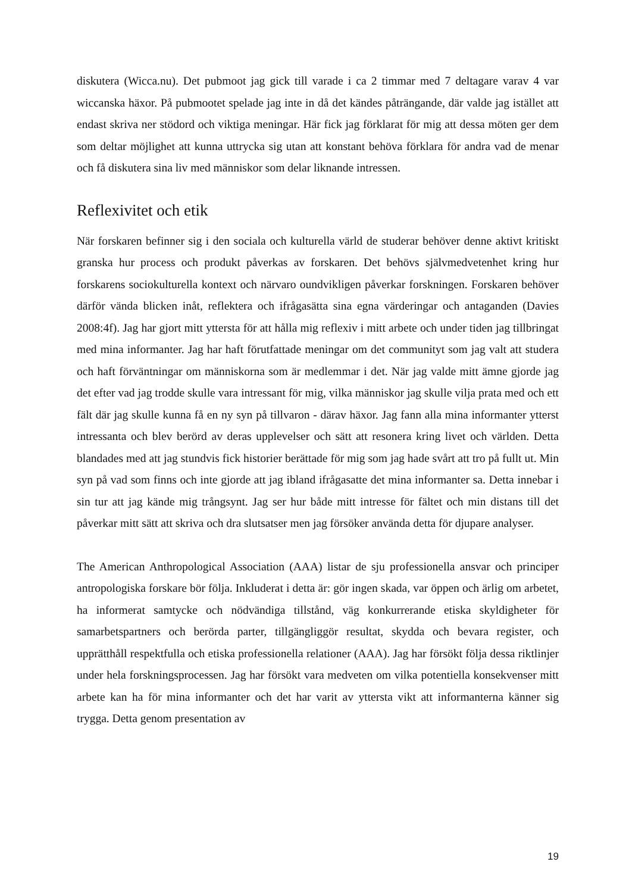diskutera (Wicca.nu). Det pubmoot jag gick till varade i ca 2 timmar med 7 deltagare varav 4 var wiccanska häxor. På pubmootet spelade jag inte in då det kändes påträngande, där valde jag istället att endast skriva ner stödord och viktiga meningar. Här fick jag förklarat för mig att dessa möten ger dem som deltar möjlighet att kunna uttrycka sig utan att konstant behöva förklara för andra vad de menar och få diskutera sina liv med människor som delar liknande intressen.
Reflexivitet och etik
När forskaren befinner sig i den sociala och kulturella värld de studerar behöver denne aktivt kritiskt granska hur process och produkt påverkas av forskaren. Det behövs självmedvetenhet kring hur forskarens sociokulturella kontext och närvaro oundvikligen påverkar forskningen. Forskaren behöver därför vända blicken inåt, reflektera och ifrågasätta sina egna värderingar och antaganden (Davies 2008:4f). Jag har gjort mitt yttersta för att hålla mig reflexiv i mitt arbete och under tiden jag tillbringat med mina informanter. Jag har haft förutfattade meningar om det communityt som jag valt att studera och haft förväntningar om människorna som är medlemmar i det. När jag valde mitt ämne gjorde jag det efter vad jag trodde skulle vara intressant för mig, vilka människor jag skulle vilja prata med och ett fält där jag skulle kunna få en ny syn på tillvaron - därav häxor. Jag fann alla mina informanter ytterst intressanta och blev berörd av deras upplevelser och sätt att resonera kring livet och världen. Detta blandades med att jag stundvis fick historier berättade för mig som jag hade svårt att tro på fullt ut. Min syn på vad som finns och inte gjorde att jag ibland ifrågasatte det mina informanter sa. Detta innebar i sin tur att jag kände mig trångsynt. Jag ser hur både mitt intresse för fältet och min distans till det påverkar mitt sätt att skriva och dra slutsatser men jag försöker använda detta för djupare analyser.
The American Anthropological Association (AAA) listar de sju professionella ansvar och principer antropologiska forskare bör följa. Inkluderat i detta är: gör ingen skada, var öppen och ärlig om arbetet, ha informerat samtycke och nödvändiga tillstånd, väg konkurrerande etiska skyldigheter för samarbetspartners och berörda parter, tillgängliggör resultat, skydda och bevara register, och upprätthåll respektfulla och etiska professionella relationer (AAA). Jag har försökt följa dessa riktlinjer under hela forskningsprocessen. Jag har försökt vara medveten om vilka potentiella konsekvenser mitt arbete kan ha för mina informanter och det har varit av yttersta vikt att informanterna känner sig trygga. Detta genom presentation av
19